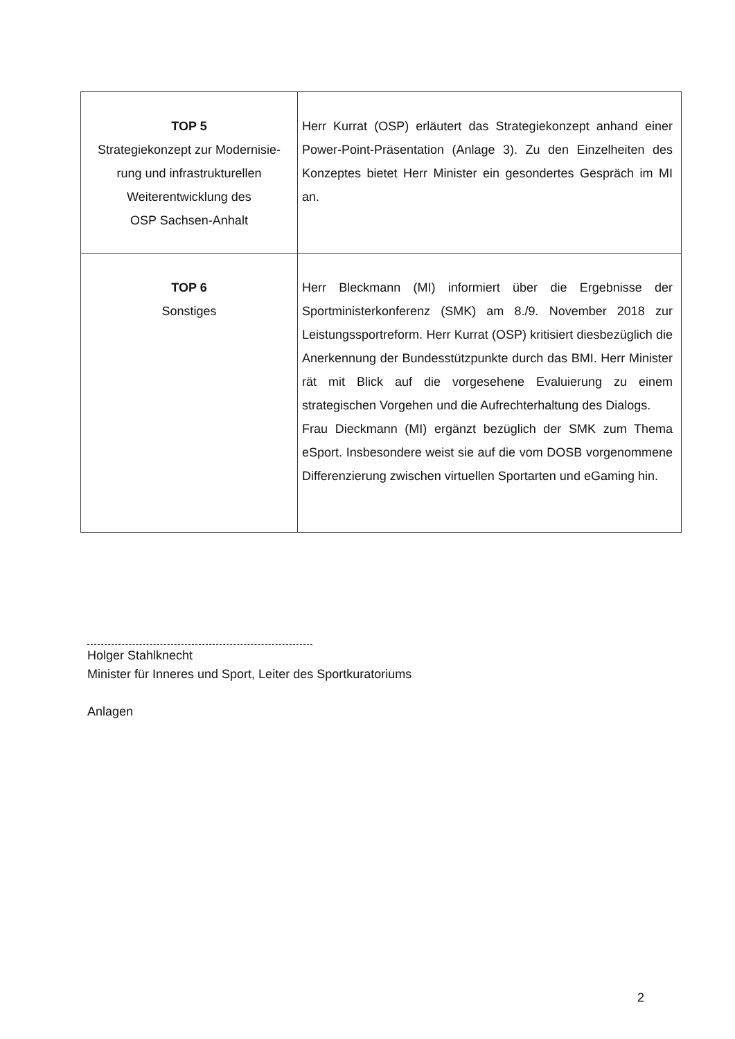| TOP 5 Strategiekonzept zur Modernisie- rung und infrastrukturellen Weiterentwicklung des OSP Sachsen-Anhalt | Herr Kurrat (OSP) erläutert das Strategiekonzept anhand einer Power-Point-Präsentation (Anlage 3). Zu den Einzelheiten des Konzeptes bietet Herr Minister ein gesondertes Gespräch im MI an. |
| TOP 6 Sonstiges | Herr Bleckmann (MI) informiert über die Ergebnisse der Sportministerkonferenz (SMK) am 8./9. November 2018 zur Leistungssportreform. Herr Kurrat (OSP) kritisiert diesbezüglich die Anerkennung der Bundesstützpunkte durch das BMI. Herr Minister rät mit Blick auf die vorgesehene Evaluierung zu einem strategischen Vorgehen und die Aufrechterhaltung des Dialogs. Frau Dieckmann (MI) ergänzt bezüglich der SMK zum Thema eSport. Insbesondere weist sie auf die vom DOSB vorgenommene Differenzierung zwischen virtuellen Sportarten und eGaming hin. |
Holger Stahlknecht
Minister für Inneres und Sport, Leiter des Sportkuratoriums
Anlagen
2